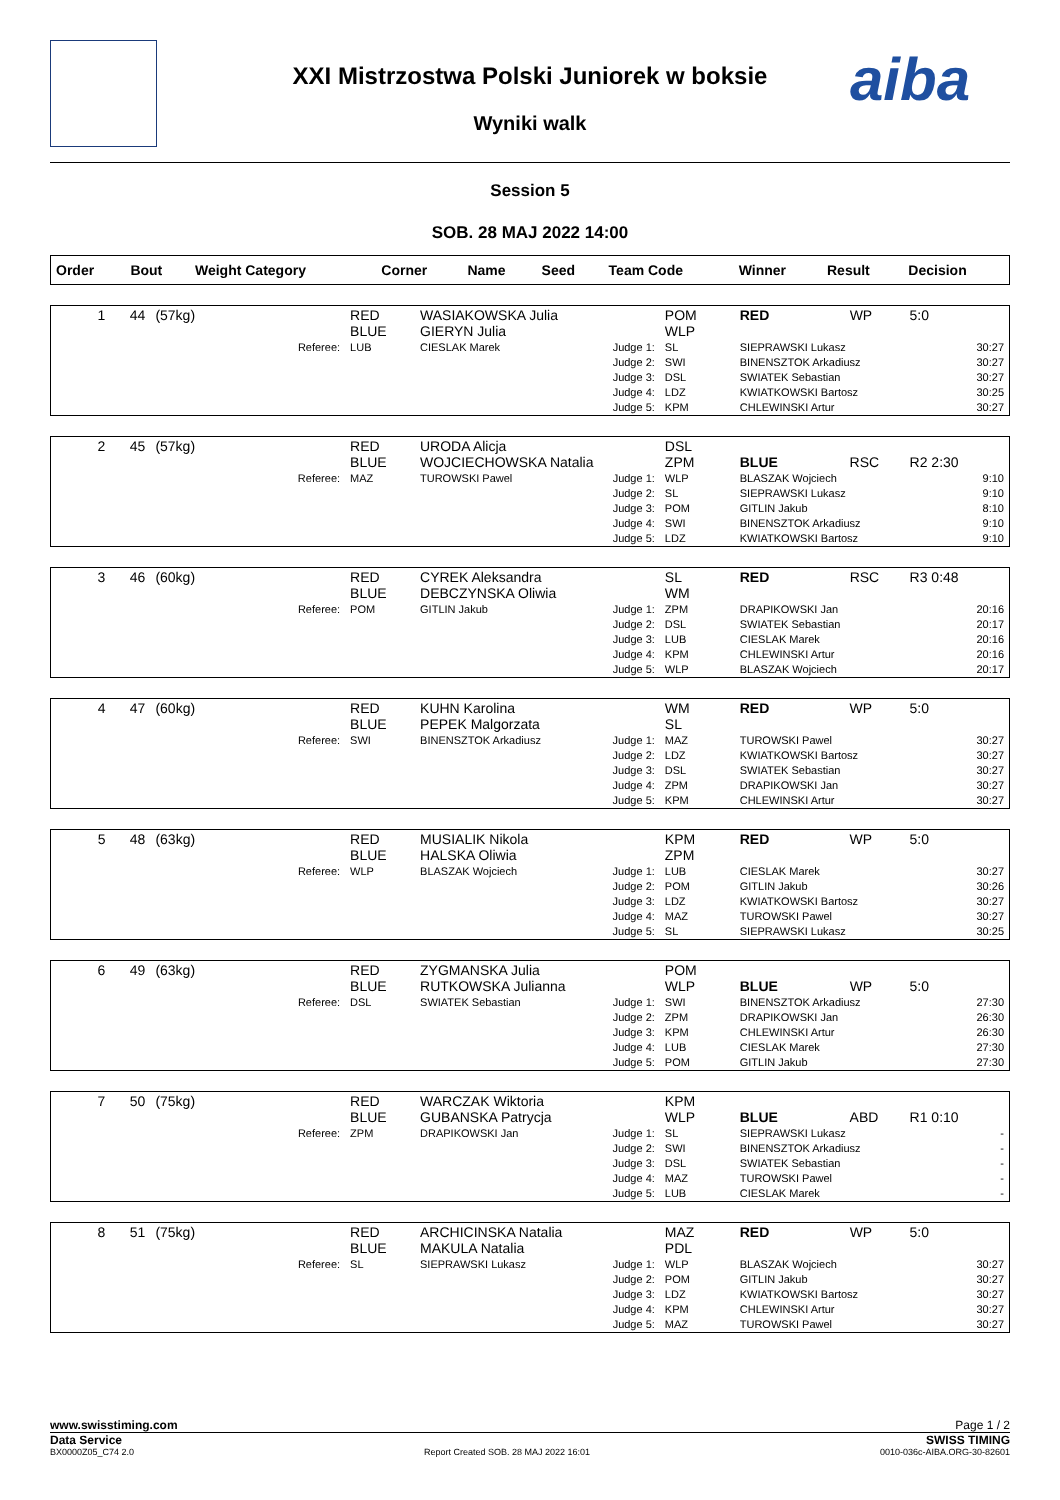aiba
XXI Mistrzostwa Polski Juniorek w boksie
Wyniki walk
Session 5
SOB. 28 MAJ 2022 14:00
| Order | Bout | Weight Category | Corner | Name | Seed | Team Code | Winner | Result | Decision |
| --- | --- | --- | --- | --- | --- | --- | --- | --- | --- |
| 1 | 44 | (57kg) | RED BLUE | WASIAKOWSKA Julia GIERYN Julia | | POM WLP | RED | WP | 5:0 |
| | | Referee: | LUB | CIESLAK Marek | Judge 1: Judge 2: Judge 3: Judge 4: Judge 5: | SL SWI DSL LDZ KPM | SIEPRAWSKI Lukasz BINENSZTOK Arkadiusz SWIATEK Sebastian KWIATKOWSKI Bartosz CHLEWINSKI Artur | | 30:27 30:27 30:27 30:25 30:27 |
| 2 | 45 | (57kg) | RED BLUE | URODA Alicja WOJCIECHOWSKA Natalia | | DSL ZPM | BLUE | RSC | R2 2:30 |
| | | Referee: | MAZ | TUROWSKI Pawel | Judge 1: Judge 2: Judge 3: Judge 4: Judge 5: | WLP SL POM SWI LDZ | BLASZAK Wojciech SIEPRAWSKI Lukasz GITLIN Jakub BINENSZTOK Arkadiusz KWIATKOWSKI Bartosz | | 9:10 9:10 8:10 9:10 9:10 |
| 3 | 46 | (60kg) | RED BLUE | CYREK Aleksandra DEBCZYNSKA Oliwia | | SL WM | RED | RSC | R3 0:48 |
| | | Referee: | POM | GITLIN Jakub | Judge 1: Judge 2: Judge 3: Judge 4: Judge 5: | ZPM DSL LUB KPM WLP | DRAPIKOWSKI Jan SWIATEK Sebastian CIESLAK Marek CHLEWINSKI Artur BLASZAK Wojciech | | 20:16 20:17 20:16 20:16 20:17 |
| 4 | 47 | (60kg) | RED BLUE | KUHN Karolina PEPEK Malgorzata | | WM SL | RED | WP | 5:0 |
| | | Referee: | SWI | BINENSZTOK Arkadiusz | Judge 1: Judge 2: Judge 3: Judge 4: Judge 5: | MAZ LDZ DSL ZPM KPM | TUROWSKI Pawel KWIATKOWSKI Bartosz SWIATEK Sebastian DRAPIKOWSKI Jan CHLEWINSKI Artur | | 30:27 30:27 30:27 30:27 30:27 |
| 5 | 48 | (63kg) | RED BLUE | MUSIALIK Nikola HALSKA Oliwia | | KPM ZPM | RED | WP | 5:0 |
| | | Referee: | WLP | BLASZAK Wojciech | Judge 1: Judge 2: Judge 3: Judge 4: Judge 5: | LUB POM LDZ MAZ SL | CIESLAK Marek GITLIN Jakub KWIATKOWSKI Bartosz TUROWSKI Pawel SIEPRAWSKI Lukasz | | 30:27 30:26 30:27 30:27 30:25 |
| 6 | 49 | (63kg) | RED BLUE | ZYGMANSKA Julia RUTKOWSKA Julianna | | POM WLP | BLUE | WP | 5:0 |
| | | Referee: | DSL | SWIATEK Sebastian | Judge 1: Judge 2: Judge 3: Judge 4: Judge 5: | SWI ZPM KPM LUB POM | BINENSZTOK Arkadiusz DRAPIKOWSKI Jan CHLEWINSKI Artur CIESLAK Marek GITLIN Jakub | | 27:30 26:30 26:30 27:30 27:30 |
| 7 | 50 | (75kg) | RED BLUE | WARCZAK Wiktoria GUBANSKA Patrycja | | KPM WLP | BLUE | ABD | R1 0:10 |
| | | Referee: | ZPM | DRAPIKOWSKI Jan | Judge 1: Judge 2: Judge 3: Judge 4: Judge 5: | SL SWI DSL MAZ LUB | SIEPRAWSKI Lukasz BINENSZTOK Arkadiusz SWIATEK Sebastian TUROWSKI Pawel CIESLAK Marek | | - - - - - |
| 8 | 51 | (75kg) | RED BLUE | ARCHICINSKA Natalia MAKULA Natalia | | MAZ PDL | RED | WP | 5:0 |
| | | Referee: | SL | SIEPRAWSKI Lukasz | Judge 1: Judge 2: Judge 3: Judge 4: Judge 5: | WLP POM LDZ KPM MAZ | BLASZAK Wojciech GITLIN Jakub KWIATKOWSKI Bartosz CHLEWINSKI Artur TUROWSKI Pawel | | 30:27 30:27 30:27 30:27 30:27 |
www.swisstiming.com Page 1 / 2
Data Service SWISS TIMING
BX0000Z05_C74 2.0 Report Created SOB. 28 MAJ 2022 16:01 0010-036c-AIBA.ORG-30-82601